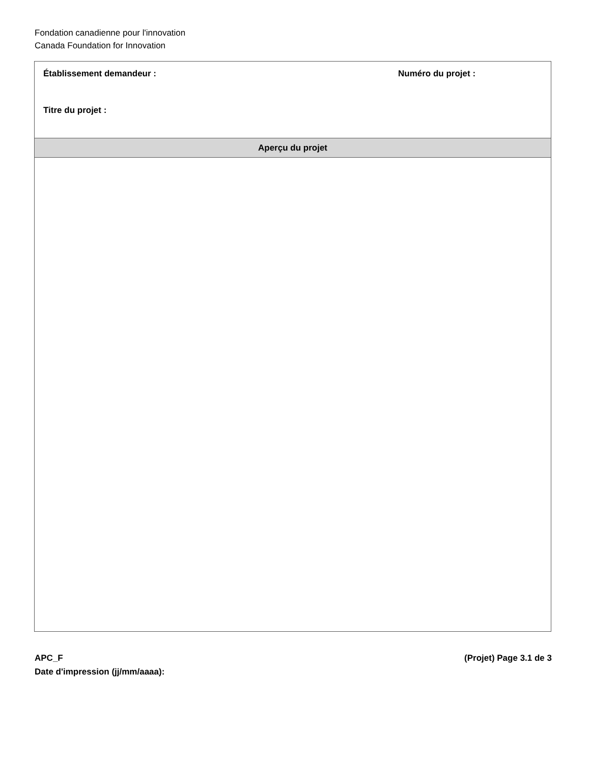Fondation canadienne pour l'innovation
Canada Foundation for Innovation
Établissement demandeur : Numéro du projet :
Titre du projet :
Aperçu du projet
APC_F (Projet) Page 3.1 de 3
Date d'impression (jj/mm/aaaa):